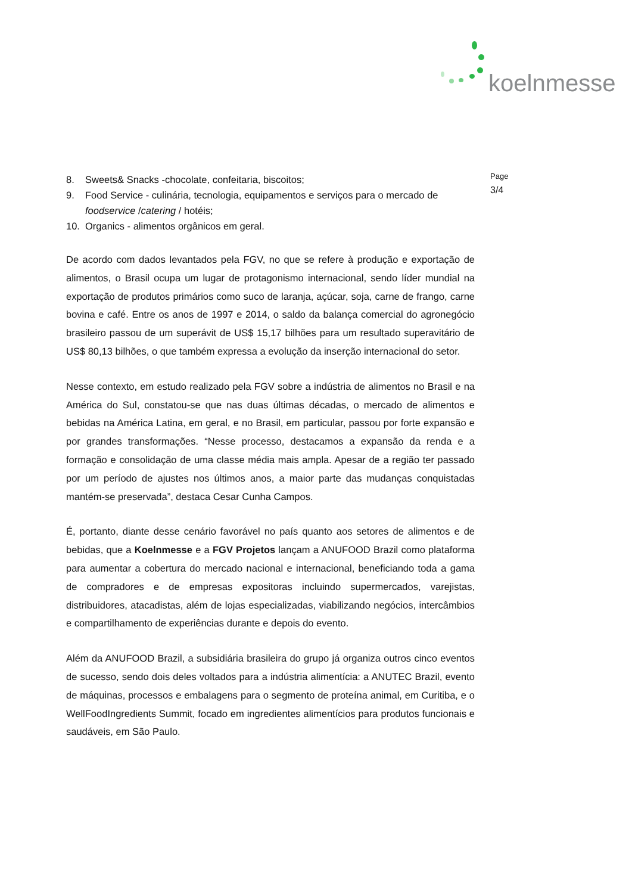koelnmesse
8. Sweets& Snacks -chocolate, confeitaria, biscoitos;
9. Food Service - culinária, tecnologia, equipamentos e serviços para o mercado de foodservice /catering / hotéis;
10. Organics - alimentos orgânicos em geral.
De acordo com dados levantados pela FGV, no que se refere à produção e exportação de alimentos, o Brasil ocupa um lugar de protagonismo internacional, sendo líder mundial na exportação de produtos primários como suco de laranja, açúcar, soja, carne de frango, carne bovina e café. Entre os anos de 1997 e 2014, o saldo da balança comercial do agronegócio brasileiro passou de um superávit de US$ 15,17 bilhões para um resultado superavitário de US$ 80,13 bilhões, o que também expressa a evolução da inserção internacional do setor.
Nesse contexto, em estudo realizado pela FGV sobre a indústria de alimentos no Brasil e na América do Sul, constatou-se que nas duas últimas décadas, o mercado de alimentos e bebidas na América Latina, em geral, e no Brasil, em particular, passou por forte expansão e por grandes transformações. “Nesse processo, destacamos a expansão da renda e a formação e consolidação de uma classe média mais ampla. Apesar de a região ter passado por um período de ajustes nos últimos anos, a maior parte das mudanças conquistadas mantém-se preservada”, destaca Cesar Cunha Campos.
É, portanto, diante desse cenário favorável no país quanto aos setores de alimentos e de bebidas, que a Koelnmesse e a FGV Projetos lançam a ANUFOOD Brazil como plataforma para aumentar a cobertura do mercado nacional e internacional, beneficiando toda a gama de compradores e de empresas expositoras incluindo supermercados, varejistas, distribuidores, atacadistas, além de lojas especializadas, viabilizando negócios, intercâmbios e compartilhamento de experiências durante e depois do evento.
Além da ANUFOOD Brazil, a subsidiária brasileira do grupo já organiza outros cinco eventos de sucesso, sendo dois deles voltados para a indústria alimentícia: a ANUTEC Brazil, evento de máquinas, processos e embalagens para o segmento de proteína animal, em Curitiba, e o WellFoodIngredients Summit, focado em ingredientes alimentícios para produtos funcionais e saudáveis, em São Paulo.
Page
3/4